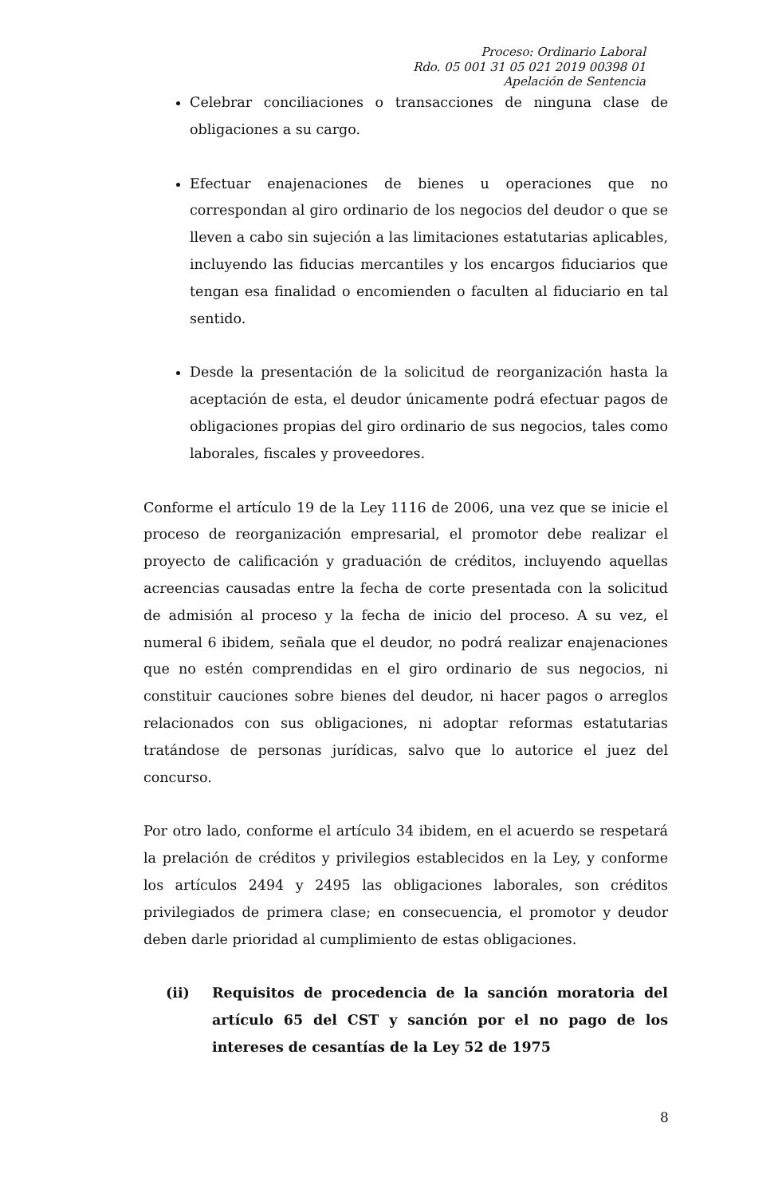Proceso: Ordinario Laboral
Rdo. 05 001 31 05 021 2019 00398 01
Apelación de Sentencia
Celebrar conciliaciones o transacciones de ninguna clase de obligaciones a su cargo.
Efectuar enajenaciones de bienes u operaciones que no correspondan al giro ordinario de los negocios del deudor o que se lleven a cabo sin sujeción a las limitaciones estatutarias aplicables, incluyendo las fiducias mercantiles y los encargos fiduciarios que tengan esa finalidad o encomienden o faculten al fiduciario en tal sentido.
Desde la presentación de la solicitud de reorganización hasta la aceptación de esta, el deudor únicamente podrá efectuar pagos de obligaciones propias del giro ordinario de sus negocios, tales como laborales, fiscales y proveedores.
Conforme el artículo 19 de la Ley 1116 de 2006, una vez que se inicie el proceso de reorganización empresarial, el promotor debe realizar el proyecto de calificación y graduación de créditos, incluyendo aquellas acreencias causadas entre la fecha de corte presentada con la solicitud de admisión al proceso y la fecha de inicio del proceso. A su vez, el numeral 6 ibidem, señala que el deudor, no podrá realizar enajenaciones que no estén comprendidas en el giro ordinario de sus negocios, ni constituir cauciones sobre bienes del deudor, ni hacer pagos o arreglos relacionados con sus obligaciones, ni adoptar reformas estatutarias tratándose de personas jurídicas, salvo que lo autorice el juez del concurso.
Por otro lado, conforme el artículo 34 ibidem, en el acuerdo se respetará la prelación de créditos y privilegios establecidos en la Ley, y conforme los artículos 2494 y 2495 las obligaciones laborales, son créditos privilegiados de primera clase; en consecuencia, el promotor y deudor deben darle prioridad al cumplimiento de estas obligaciones.
(ii) Requisitos de procedencia de la sanción moratoria del artículo 65 del CST y sanción por el no pago de los intereses de cesantías de la Ley 52 de 1975
8